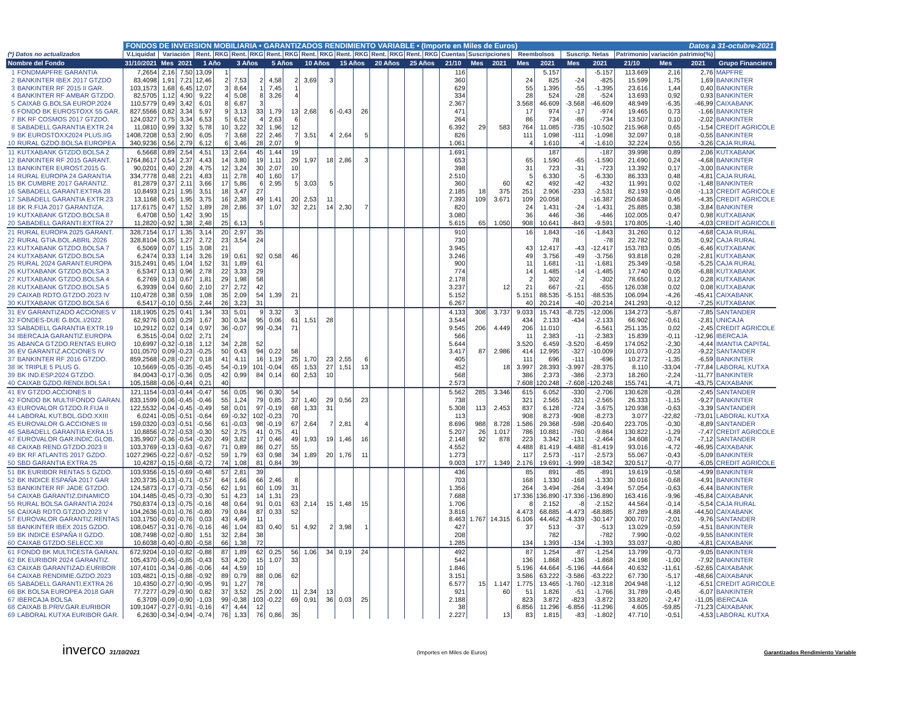| | | FONDOS DE INVERSION MOBILIARIA • GARANTIZADOS RENDIMIENTO VARIABLE • (Importe en Miles de Euros) | | | | | | | | | | | | | | | | | | | | | | | | | | Datos a 31-octubre-2021 | |
| --- | --- | --- | --- | --- | --- | --- | --- | --- | --- | --- | --- | --- | --- | --- | --- | --- | --- | --- | --- | --- | --- | --- | --- | --- | --- | --- | --- | --- | --- |
| (*) Datos no actualizados | | V.Liquidat | Variación | | Rent. | RKG | Rent. | RKG | Rent. | RKG | Rent. | RKG | Rent. | RKG | Rent. | RKG | Rent. | RKG | Cuentas | Suscripciones | | Reembolsos | | Suscrip. Netas | | Patrimonio | variación patrimio(%) | | |
| Nombre del Fondo | | 31/10/2021 | Mes | 2021 | 1 Año | | 3 Años | | 5 Años | | 10 Años | | 15 Años | | 20 Años | | 25 Años | | 21/10 | Mes | 2021 | Mes | 2021 | Mes | 2021 | 21/10 | Mes | 2021 | Grupo Financiero |
| 1 | FONDMAPFRE GARANTIA | 7,2654 | 2,16 | 7,50 | 13,09 | 1 | | | | | | | | | | | | | 116 | | | | 5.157 | | -5.157 | 113.669 | 2,16 | 2,76 | MAPFRE |
| 2 | BANKINTER IBEX 2017 GTZDO | 83,4098 | 1,91 | 7,21 | 12,46 | 2 | 7,53 | 2 | 4,58 | 2 | 3,69 | 3 | | | | | | | 360 | | | 24 | 825 | -24 | -825 | 15.599 | 1,75 | 1,69 | BANKINTER |
| 3 | BANKINTER RF 2015 II GAR. | 103,1573 | 1,68 | 6,45 | 12,07 | 3 | 8,64 | 1 | 7,45 | 1 | | | | | | | | | 629 | | | 55 | 1.395 | -55 | -1.395 | 23.616 | 1,44 | 0,40 | BANKINTER |
| 4 | BANKINTER RF AMBAR GTZDO. | 82,5705 | 1,12 | 4,90 | 9,22 | 4 | 5,08 | 8 | 3,26 | 4 | | | | | | | | | 334 | | | 28 | 524 | -28 | -524 | 13.693 | 0,92 | 0,93 | BANKINTER |
| 5 | CAIXAB G.BOLSA EUROP.2024 | 110,5779 | 0,49 | 3,42 | 6,01 | 8 | 6,87 | 3 | | | | | | | | | | | 2.367 | | | 3.568 | 46.609 | -3.568 | -46.609 | 48.949 | -6,35 | -46,99 | CAIXABANK |
| 6 | FONDO BK EUROSTOXX 55 GAR. | 827,5566 | 0,82 | 3,34 | 5,97 | 9 | 3,13 | 33 | 1,79 | 13 | 2,68 | 6 | -0,43 | 26 | | | | | 471 | | | 17 | 974 | -17 | -974 | 19.465 | 0,73 | -1,66 | BANKINTER |
| 7 | BK RF COSMOS 2017 GTZDO. | 124,0327 | 0,75 | 3,34 | 6,53 | 5 | 6,52 | 4 | 2,63 | 6 | | | | | | | | | 264 | | | 86 | 734 | -86 | -734 | 13.507 | 0,10 | -2,02 | BANKINTER |
| 8 | SABADELL GARANTIA EXTR.24 | 11,0810 | 0,99 | 3,32 | 5,78 | 10 | 3,22 | 32 | 1,96 | 12 | | | | | | | | | 6.392 | 29 | 583 | 764 | 11.085 | -735 | -10.502 | 215.968 | 0,65 | -1,54 | CREDIT AGRICOLE |
| 9 | BK EUROSTOXX2024 PLUS.IIG | 1408,7208 | 0,53 | 2,90 | 6,05 | 7 | 3,68 | 22 | 2,46 | 7 | 3,51 | 4 | 2,64 | 5 | | | | | 826 | | | 111 | 1.098 | -111 | -1.098 | 32.097 | 0,18 | -0,55 | BANKINTER |
| 10 | RURAL GZDO.BOLSA EUROPEA | 340,9236 | 0,56 | 2,79 | 6,12 | 6 | 3,46 | 28 | 2,07 | 9 | | | | | | | | | 1.061 | | | 4 | 1.610 | -4 | -1.610 | 32.224 | 0,55 | -3,26 | CAJA RURAL |
| 11 | KUTXABANK GTZDO.BOLSA 2 | 6,5668 | 0,89 | 2,54 | 4,51 | 13 | 2,64 | 45 | 1,44 | 19 | | | | | | | | | 1.691 | | | | 187 | | -187 | 39.998 | 0,89 | 2,06 | KUTXABANK |
| 12 | BANKINTER RF 2015 GARANT. | 1764,8617 | 0,54 | 2,37 | 4,43 | 14 | 3,80 | 19 | 1,11 | 29 | 1,97 | 18 | 2,86 | 3 | | | | | 653 | | | 65 | 1.590 | -65 | -1.590 | 21.690 | 0,24 | -4,68 | BANKINTER |
| 13 | BANKINTER EUROST.2015 G. | 90,0201 | 0,40 | 2,28 | 4,75 | 12 | 3,24 | 30 | 2,07 | 10 | | | | | | | | | 398 | | | 31 | 723 | -31 | -723 | 13.392 | 0,17 | -3,00 | BANKINTER |
| 14 | RURAL EUROPA 24 GARANTIA | 334,7778 | 0,48 | 2,21 | 4,83 | 11 | 2,78 | 40 | 1,60 | 17 | | | | | | | | | 2.510 | | | 5 | 6.330 | -5 | -6.330 | 86.333 | 0,48 | -4,81 | CAJA RURAL |
| 15 | BK CUMBRE 2017 GARANTIZ. | 81,2879 | 0,37 | 2,11 | 3,66 | 17 | 5,86 | 6 | 2,95 | 5 | 3,03 | 5 | | | | | | | 360 | | 60 | 42 | 492 | -42 | -432 | 11.991 | 0,02 | -1,48 | BANKINTER |
| 16 | SABADELL GARANT.EXTRA 28 | 10,8493 | 0,21 | 1,95 | 3,51 | 18 | 3,47 | 27 | | | | | | | | | | | 2.185 | 18 | 375 | 251 | 2.906 | -233 | -2.531 | 82.193 | -0,08 | -1,13 | CREDIT AGRICOLE |
| 17 | SABADELL GARANTIA EXTR.23 | 13,1168 | 0,45 | 1,95 | 3,75 | 16 | 2,38 | 49 | 1,41 | 20 | 2,53 | 11 | | | | | | | 7.393 | 109 | 3.671 | 109 | 20.058 | | -16.387 | 250.638 | 0,45 | -4,35 | CREDIT AGRICOLE |
| 18 | BK R.FIJA 2017 GARANTIZA. | 117,6175 | 0,47 | 1,52 | 1,89 | 28 | 2,86 | 37 | 1,07 | 32 | 2,21 | 14 | 2,30 | 7 | | | | | 820 | | | 24 | 1.431 | -24 | -1.431 | 25.885 | 0,38 | -3,84 | BANKINTER |
| 19 | KUTXABANK GTZDO.BOLSA 8 | 6,4708 | 0,50 | 1,42 | 3,90 | 15 | | | | | | | | | | | | | 3.080 | | | 36 | 446 | -36 | -446 | 102.005 | 0,47 | 0,98 | KUTXABANK |
| 20 | SABADELL GARANTI.EXTRA 27 | 11,2820 | -0,92 | 1,38 | 2,48 | 25 | 6,13 | 5 | | | | | | | | | | | 5.615 | 65 | 1.050 | 908 | 10.641 | -843 | -9.591 | 170.805 | -1,40 | -4,03 | CREDIT AGRICOLE |
| 21 | RURAL EUROPA 2025 GARANT. | 328,7154 | 0,17 | 1,35 | 3,14 | 20 | 2,97 | 35 | | | | | | | | | | | 910 | | | 16 | 1.843 | -16 | -1.843 | 31.260 | 0,12 | -4,68 | CAJA RURAL |
| 22 | RURAL GTIA.BOL.ABRIL 2026 | 328,8104 | 0,35 | 1,27 | 2,72 | 23 | 3,54 | 24 | | | | | | | | | | | 730 | | | | 78 | | -78 | 22.782 | 0,35 | 0,92 | CAJA RURAL |
| 23 | KUTXABANK GTZDO.BOLSA 7 | 6,5069 | 0,07 | 1,15 | 3,08 | 21 | | | | | | | | | | | | | 3.945 | | | 43 | 12.417 | -43 | -12.417 | 153.783 | 0,05 | -6,46 | KUTXABANK |
| 24 | KUTXABANK GTZDO.BOLSA | 6,2474 | 0,33 | 1,14 | 3,26 | 19 | 0,61 | 92 | 0,58 | 46 | | | | | | | | | 3.246 | | | 49 | 3.756 | -49 | -3.756 | 93.818 | 0,28 | -2,81 | KUTXABANK |
| 25 | RURAL 2024 GARANT.EUROPA | 315,2491 | 0,45 | 1,04 | 1,52 | 31 | 1,89 | 61 | | | | | | | | | | | 900 | | | 11 | 1.681 | -11 | -1.681 | 25.349 | -0,58 | -5,25 | CAJA RURAL |
| 26 | KUTXABANK GTZDO.BOLSA 3 | 6,5347 | 0,13 | 0,96 | 2,78 | 22 | 3,33 | 29 | | | | | | | | | | | 774 | | | 14 | 1.485 | -14 | -1.485 | 17.740 | 0,05 | -6,88 | KUTXABANK |
| 27 | KUTXABANK GTZDO.BOLSA 4 | 6,2769 | 0,13 | 0,67 | 1,81 | 29 | 1,98 | 58 | | | | | | | | | | | 2.178 | | | 2 | 302 | -2 | -302 | 78.650 | 0,12 | 0,28 | KUTXABANK |
| 28 | KUTXABANK GTZDO.BOLSA 5 | 6,3939 | 0,04 | 0,60 | 2,10 | 27 | 2,72 | 42 | | | | | | | | | | | 3.237 | | 12 | 21 | 667 | -21 | -655 | 126.038 | 0,02 | 0,08 | KUTXABANK |
| 29 | CAIXAB RDTO.GTZDO.2023 IV | 110,4728 | 0,38 | 0,59 | 1,08 | 35 | 2,09 | 54 | 1,39 | 21 | | | | | | | | | 5.152 | | | 5.151 | 88.535 | -5.151 | -88.535 | 106.094 | -4,26 | -45,41 | CAIXABANK |
| 30 | KUTXABANK GTZDO.BOLSA 6 | 6,5417 | -0,10 | 0,55 | 2,44 | 26 | 3,23 | 31 | | | | | | | | | | | 6.267 | | | 40 | 20.214 | -40 | -20.214 | 241.293 | -0,12 | -7,25 | KUTXABANK |
| 31 | EV GARANTIZADO ACCIONES V | 118,1905 | 0,25 | 0,41 | 1,34 | 33 | 5,01 | 9 | 3,32 | 3 | | | | | | | | | 4.133 | 308 | 3.737 | 9.033 | 15.743 | -8.725 | -12.006 | 134.273 | -5,87 | -7,85 | SANTANDER |
| 32 | FONDES-DUE G.BOL.I/2022 | 62,9276 | 0,03 | 0,29 | 1,67 | 30 | 0,34 | 95 | 0,06 | 61 | 1,51 | 28 | | | | | | | 3.544 | | | 434 | 2.133 | -434 | -2.133 | 66.902 | -0,61 | -2,81 | UNICAJA |
| 33 | SABADELL GARANTIA EXTR.19 | 10,2912 | 0,02 | 0,14 | 0,97 | 36 | -0,07 | 99 | -0,34 | 71 | | | | | | | | | 9.545 | 206 | 4.449 | 206 | 11.010 | | -6.561 | 251.135 | 0,02 | -2,45 | CREDIT AGRICOLE |
| 34 | IBERCAJA GARANTIZ.EUROPA | 6,3515 | -0,04 | 0,02 | 2,71 | 24 | | | | | | | | | | | | | 566 | | | 11 | 2.383 | -11 | -2.383 | 15.839 | -0,11 | -12,96 | IBERCAJA |
| 35 | ABANCA GTZDO.RENTAS EURO | 10,6997 | -0,32 | -0,18 | 1,12 | 34 | 2,28 | 52 | | | | | | | | | | | 5.644 | | | 3.520 | 6.459 | -3.520 | -6.459 | 174.052 | -2,30 | -4,44 | IMANTIA CAPITAL |
| 36 | EV GARANTIZ.ACCIONES IV | 101,0570 | 0,09 | -0,23 | -0,25 | 50 | 0,43 | 94 | 0,22 | 58 | | | | | | | | | 3.417 | 87 | 2.986 | 414 | 12.995 | -327 | -10.009 | 101.073 | -0,23 | -9,22 | SANTANDER |
| 37 | BANKINTER RF 2016 GTZDO. | 859,2568 | -0,28 | -0,27 | 0,18 | 41 | 4,11 | 16 | 1,19 | 25 | 1,70 | 23 | 2,55 | 6 | | | | | 405 | | | 111 | 696 | -111 | -696 | 10.272 | -1,35 | -6,59 | BANKINTER |
| 38 | IK TRIPLE 5 PLUS G. | 10,5669 | -0,05 | -0,35 | -0,45 | 54 | -0,19 | 101 | -0,04 | 65 | 1,53 | 27 | 1,51 | 13 | | | | | 452 | | 18 | 3.997 | 28.393 | -3.997 | -28.375 | 8.110 | -33,04 | -77,84 | LABORAL KUTXA |
| 39 | BK IND.ESP.2024 GTZDO. | 84,0043 | -0,17 | -0,36 | 0,05 | 42 | 0,99 | 84 | 0,14 | 60 | 2,53 | 10 | | | | | | | 568 | | | 386 | 2.373 | -386 | -2.373 | 18.260 | -2,24 | -11,77 | BANKINTER |
| 40 | CAIXAB GZDO.RENDI.BOLSA I | 105,1588 | -0,06 | -0,44 | 0,21 | 40 | | | | | | | | | | | | | 2.573 | | | 7.608 | 120.248 | -7.608 | -120.248 | 155.741 | -4,71 | -43,75 | CAIXABANK |
| 41 | EV GTZDO.ACCIONES II | 121,1154 | -0,03 | -0,44 | -0,47 | 56 | 0,05 | 96 | 0,30 | 54 | | | | | | | | | 5.562 | 285 | 3.346 | 615 | 6.052 | -330 | -2.706 | 130.628 | -0,28 | -2,45 | SANTANDER |
| 42 | FONDO BK MULTIFONDO GARAN. | 833,1599 | 0,06 | -0,45 | -0,46 | 55 | 1,24 | 79 | 0,85 | 37 | 1,40 | 29 | 0,56 | 23 | | | | | 738 | | | 321 | 2.565 | -321 | -2.565 | 26.333 | -1,15 | -9,27 | BANKINTER |
| 43 | EUROVALOR GTZDO.R.FIJA II | 122,5532 | -0,04 | -0,45 | -0,49 | 58 | 0,01 | 97 | -0,19 | 68 | 1,33 | 31 | | | | | | | 5.308 | 113 | 2.453 | 837 | 6.128 | -724 | -3.675 | 120.938 | -0,63 | -3,39 | SANTANDER |
| 44 | LABORAL KUT.BOL.GDO.XXIII | 6,0241 | -0,05 | -0,51 | -0,64 | 69 | -0,32 | 102 | -0,23 | 70 | | | | | | | | | 113 | | | 908 | 8.273 | -908 | -8.273 | 3.077 | -22,82 | -73,01 | LABORAL KUTXA |
| 45 | EUROVALOR G.ACCIONES III | 159,0320 | -0,03 | -0,51 | -0,56 | 61 | -0,03 | 98 | -0,19 | 67 | 2,64 | 7 | 2,81 | 4 | | | | | 8.696 | 988 | 8.728 | 1.586 | 29.368 | -598 | -20.640 | 223.705 | -0,30 | -8,89 | SANTANDER |
| 46 | SABADELL GARANTIA EXRA 15 | 10,8856 | -0,72 | -0,53 | -0,30 | 52 | 2,75 | 41 | 0,75 | 41 | | | | | | | | | 5.207 | 26 | 1.017 | 786 | 10.881 | -760 | -9.864 | 130.822 | -1,29 | -7,47 | CREDIT AGRICOLE |
| 47 | EUROVALOR GAR.INDIC.GLOB. | 135,9907 | -0,36 | -0,54 | -0,20 | 49 | 3,82 | 17 | 0,46 | 49 | 1,93 | 19 | 1,46 | 16 | | | | | 2.148 | 92 | 878 | 223 | 3.342 | -131 | -2.464 | 34.608 | -0,74 | -7,12 | SANTANDER |
| 48 | CAIXAB REND.GTZDO.2023 II | 103,3769 | -0,13 | -0,63 | -0,67 | 71 | 0,89 | 86 | 0,27 | 55 | | | | | | | | | 4.552 | | | 4.488 | 81.419 | -4.488 | -81.419 | 93.016 | -4,72 | -46,95 | CAIXABANK |
| 49 | BK RF ATLANTIS 2017 GZDO. | 1027,2965 | -0,22 | -0,67 | -0,52 | 59 | 1,79 | 63 | 0,98 | 34 | 1,89 | 20 | 1,76 | 11 | | | | | 1.273 | | | 117 | 2.573 | -117 | -2.573 | 55.067 | -0,43 | -5,09 | BANKINTER |
| 50 | SBD GARANTIA EXTRA 25 | 10,4287 | -0,15 | -0,68 | -0,72 | 74 | 1,08 | 81 | 0,84 | 39 | | | | | | | | | 9.003 | 177 | 1.349 | 2.176 | 19.691 | -1.999 | -18.342 | 320.517 | -0,77 | -6,05 | CREDIT AGRICOLE |
| 51 | BK EURIBOR RENTAS 5 GZDO. | 103,9356 | -0,15 | -0,69 | -0,48 | 57 | 2,81 | 39 | | | | | | | | | | | 436 | | | 85 | 891 | -85 | -891 | 19.619 | -0,58 | -4,99 | BANKINTER |
| 52 | BK INDICE ESPAÑA 2017 GAR | 120,3735 | -0,13 | -0,71 | -0,57 | 64 | 1,66 | 66 | 2,46 | 8 | | | | | | | | | 703 | | | 168 | 1.330 | -168 | -1.330 | 30.016 | -0,68 | -4,91 | BANKINTER |
| 53 | BANKINTER RF JADE GTZDO. | 124,5873 | -0,17 | -0,73 | -0,56 | 62 | 1,91 | 60 | 1,09 | 31 | | | | | | | | | 1.356 | | | 264 | 3.494 | -264 | -3.494 | 57.054 | -0,63 | -6,44 | BANKINTER |
| 54 | CAIXAB GARANTIZ.DINAMICO | 104,1485 | -0,45 | -0,73 | -0,30 | 51 | 4,23 | 14 | 1,31 | 23 | | | | | | | | | 7.688 | | | 17.336 | 136.890 | -17.336 | -136.890 | 163.416 | -9,96 | -45,84 | CAIXABANK |
| 55 | RURAL BOLSA GARANTIA 2024 | 750,8374 | -0,13 | -0,75 | -0,16 | 48 | 0,64 | 91 | 0,01 | 63 | 2,14 | 15 | 1,48 | 15 | | | | | 1.706 | | | 8 | 2.152 | -8 | -2.152 | 44.564 | -0,14 | -5,54 | CAJA RURAL |
| 56 | CAIXAB RDTO.GTZDO.2023 V | 104,2636 | -0,01 | -0,76 | -0,80 | 79 | 0,84 | 87 | 0,33 | 52 | | | | | | | | | 3.816 | | | 4.473 | 68.885 | -4.473 | -68.885 | 87.289 | -4,88 | -44,50 | CAIXABANK |
| 57 | EUROVALOR GARANTIZ.RENTAS | 103,1750 | -0,60 | -0,76 | 0,03 | 43 | 4,49 | 11 | | | | | | | | | | | 8.463 | 1.767 | 14.315 | 6.106 | 44.462 | -4.339 | -30.147 | 300.707 | -2,01 | -9,76 | SANTANDER |
| 58 | BANKINTER IBEX 2015 GZDO. | 108,0457 | -0,31 | -0,76 | -0,16 | 46 | 1,04 | 83 | 0,40 | 51 | 4,92 | 2 | 3,98 | 1 | | | | | 427 | | | 37 | 513 | -37 | -513 | 13.029 | -0,59 | -4,51 | BANKINTER |
| 59 | BK INDICE ESPAÑA II GZDO. | 108,7498 | -0,02 | -0,80 | 1,51 | 32 | 2,84 | 38 | | | | | | | | | | | 208 | | | | 782 | | -782 | 7.990 | -0,02 | -9,55 | BANKINTER |
| 60 | CAIXAB GTZDO.SELECC.XII | 10,6038 | -0,40 | -0,80 | -0,58 | 66 | 1,38 | 72 | | | | | | | | | | | 1.285 | | | 134 | 1.393 | -134 | -1.393 | 33.037 | -0,80 | -4,81 | CAIXABANK |
| 61 | FONDO BK MULTICESTA GARAN. | 672,9204 | -0,10 | -0,82 | -0,88 | 87 | 1,89 | 62 | 0,25 | 56 | 1,06 | 34 | 0,19 | 24 | | | | | 492 | | | 87 | 1.254 | -87 | -1.254 | 13.799 | -0,73 | -9,05 | BANKINTER |
| 62 | BK EURIBOR 2024 GARANTIZ. | 105,4370 | -0,45 | -0,85 | -0,43 | 53 | 4,20 | 15 | 1,07 | 33 | | | | | | | | | 544 | | | 136 | 1.868 | -136 | -1.868 | 24.198 | -1,00 | -7,92 | BANKINTER |
| 63 | CAIXAB GARANTIZAD.EURIBOR | 107,4101 | -0,34 | -0,86 | -0,06 | 44 | 4,59 | 10 | | | | | | | | | | | 1.846 | | | 5.196 | 44.664 | -5.196 | -44.664 | 40.632 | -11,61 | -52,65 | CAIXABANK |
| 64 | CAIXAB RENDIMIE.GZDO.2023 | 103,4821 | -0,15 | -0,88 | -0,92 | 89 | 0,79 | 88 | 0,06 | 62 | | | | | | | | | 3.151 | | | 3.586 | 63.222 | -3.586 | -63.222 | 67.730 | -5,17 | -48,66 | CAIXABANK |
| 65 | SABADELL GARANTI.EXTRA 26 | 10,4350 | -0,27 | -0,90 | -0,95 | 91 | 1,27 | 78 | | | | | | | | | | | 6.577 | 15 | 1.147 | 1.775 | 13.465 | -1.760 | -12.318 | 204.948 | -1,12 | -6,51 | CREDIT AGRICOLE |
| 66 | BK BOLSA EUROPEA 2018 GAR | 77,7277 | -0,29 | -0,90 | 0,82 | 37 | 3,52 | 25 | 2,00 | 11 | 2,34 | 13 | | | | | | | 921 | | 60 | 51 | 1.826 | -51 | -1.766 | 31.789 | -0,45 | -6,07 | BANKINTER |
| 67 | IBERCAJA BOLSA | 6,3709 | -0,09 | -0,90 | -1,03 | 99 | -0,38 | 103 | -0,22 | 69 | 0,91 | 36 | 0,03 | 25 | | | | | 2.188 | | | 823 | 3.872 | -823 | -3.872 | 33.820 | -2,47 | -11,05 | IBERCAJA |
| 68 | CAIXAB B.PRIV.GAR.EURIBOR | 109,1047 | -0,27 | -0,91 | -0,16 | 47 | 4,44 | 12 | | | | | | | | | | | 38 | | | 6.856 | 11.296 | -6.856 | -11.296 | 4.605 | -59,85 | -71,23 | CAIXABANK |
| 69 | LABORAL KUTXA EURIBOR GAR. | 6,2630 | -0,34 | -0,94 | -0,74 | 76 | 1,33 | 76 | 0,86 | 35 | | | | | | | | | 2.227 | | 13 | 83 | 1.815 | -83 | -1.802 | 47.710 | -0,51 | -4,53 | LABORAL KUTXA |
inverco 31/10/2021 (Importes en Miles de Euros) Garantizados Rendimiento Variable